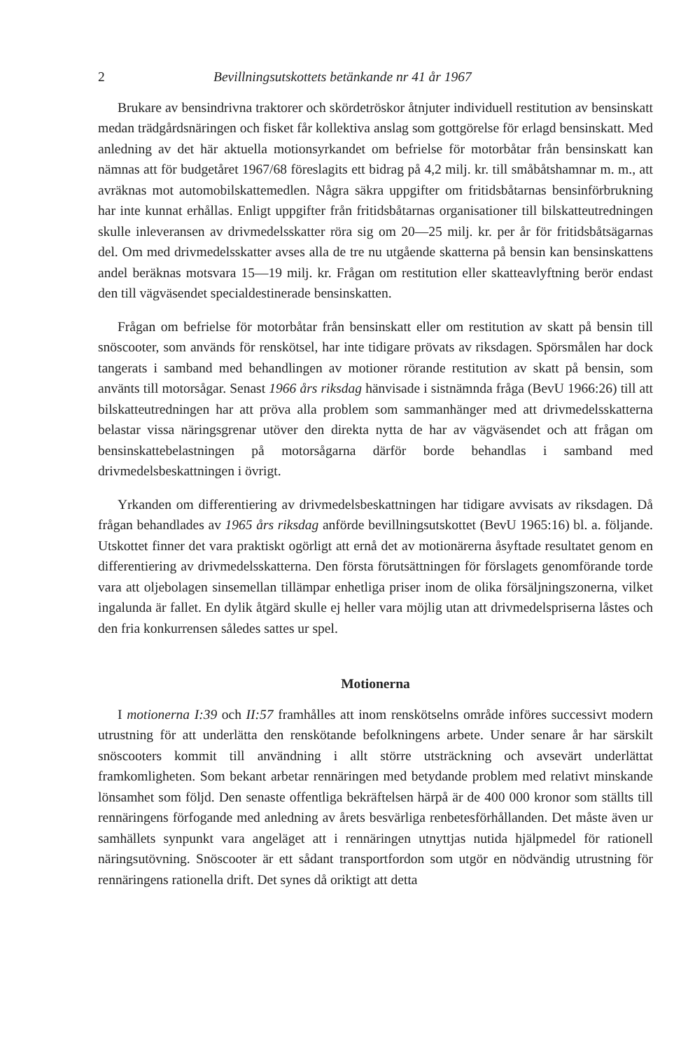2 Bevillningsutskottets betänkande nr 41 år 1967
Brukare av bensindrivna traktorer och skördetröskor åtnjuter individuell restitution av bensinskatt medan trädgårdsnäringen och fisket får kollektiva anslag som gottgörelse för erlagd bensinskatt. Med anledning av det här aktuella motionsyrkandet om befrielse för motorbåtar från bensinskatt kan nämnas att för budgetåret 1967/68 föreslagits ett bidrag på 4,2 milj. kr. till småbåtshamnar m. m., att avräknas mot automobilskattemedlen. Några säkra uppgifter om fritidsbåtarnas bensinförbrukning har inte kunnat erhållas. Enligt uppgifter från fritidsbåtarnas organisationer till bilskatteutredningen skulle inleveransen av drivmedelsskatter röra sig om 20—25 milj. kr. per år för fritidsbåtsägarnas del. Om med drivmedelsskatter avses alla de tre nu utgående skatterna på bensin kan bensinskattens andel beräknas motsvara 15—19 milj. kr. Frågan om restitution eller skatteavlyftning berör endast den till vägväsendet specialdestinerade bensinskatten.
Frågan om befrielse för motorbåtar från bensinskatt eller om restitution av skatt på bensin till snöscooter, som används för renskötsel, har inte tidigare prövats av riksdagen. Spörsmålen har dock tangerats i samband med behandlingen av motioner rörande restitution av skatt på bensin, som använts till motorsågar. Senast 1966 års riksdag hänvisade i sistnämnda fråga (BevU 1966:26) till att bilskatteutredningen har att pröva alla problem som sammanhänger med att drivmedelsskatterna belastar vissa näringsgrenar utöver den direkta nytta de har av vägväsendet och att frågan om bensinskattebelastningen på motorsågarna därför borde behandlas i samband med drivmedelsbeskattningen i övrigt.
Yrkanden om differentiering av drivmedelsbeskattningen har tidigare avvisats av riksdagen. Då frågan behandlades av 1965 års riksdag anförde bevillningsutskottet (BevU 1965:16) bl. a. följande. Utskottet finner det vara praktiskt ogörligt att ernå det av motionärerna åsyftade resultatet genom en differentiering av drivmedelsskatterna. Den första förutsättningen för förslagets genomförande torde vara att oljebolagen sinsemellan tillämpar enhetliga priser inom de olika försäljningszonerna, vilket ingalunda är fallet. En dylik åtgärd skulle ej heller vara möjlig utan att drivmedelspriserna låstes och den fria konkurrensen således sattes ur spel.
Motionerna
I motionerna I:39 och II:57 framhålles att inom renskötselns område införes successivt modern utrustning för att underlätta den renskötande befolkningens arbete. Under senare år har särskilt snöscooters kommit till användning i allt större utsträckning och avsevärt underlättat framkomligheten. Som bekant arbetar rennäringen med betydande problem med relativt minskande lönsamhet som följd. Den senaste offentliga bekräftelsen härpå är de 400 000 kronor som ställts till rennäringens förfogande med anledning av årets besvärliga renbetesförhållanden. Det måste även ur samhällets synpunkt vara angeläget att i rennäringen utnyttjas nutida hjälpmedel för rationell näringsutövning. Snöscooter är ett sådant transportfordon som utgör en nödvändig utrustning för rennäringens rationella drift. Det synes då oriktigt att detta